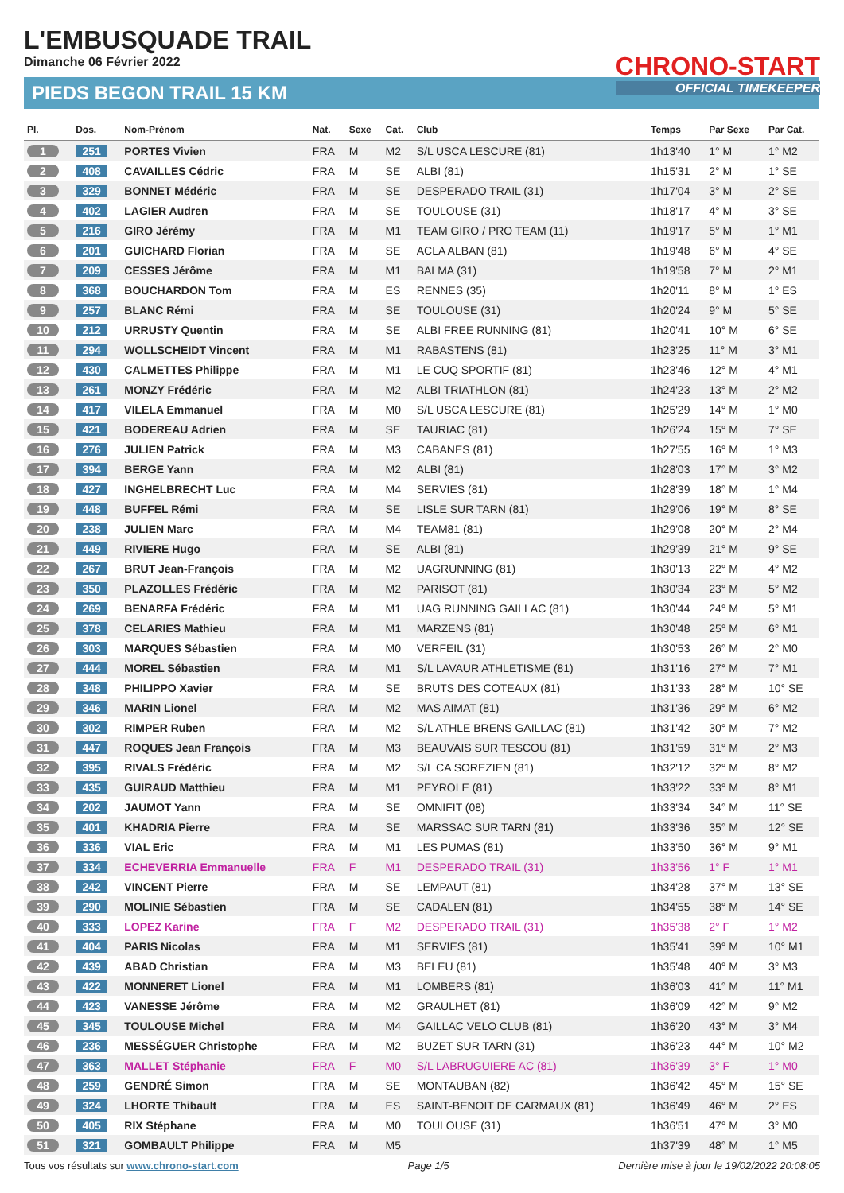L'EMBUSQUADE TRAIL
Dimanche 06 Février 2022
PIEDS BEGON TRAIL 15 KM
CHRONO-START
OFFICIAL TIMEKEEPER
| Pl. | Dos. | Nom-Prénom | Nat. | Sexe | Cat. | Club | Temps | Par Sexe | Par Cat. |
| --- | --- | --- | --- | --- | --- | --- | --- | --- | --- |
| 1 | 251 | PORTES Vivien | FRA | M | M2 | S/L USCA LESCURE (81) | 1h13'40 | 1° M | 1° M2 |
| 2 | 408 | CAVAILLES Cédric | FRA | M | SE | ALBI (81) | 1h15'31 | 2° M | 1° SE |
| 3 | 329 | BONNET Médéric | FRA | M | SE | DESPERADO TRAIL (31) | 1h17'04 | 3° M | 2° SE |
| 4 | 402 | LAGIER Audren | FRA | M | SE | TOULOUSE (31) | 1h18'17 | 4° M | 3° SE |
| 5 | 216 | GIRO Jérémy | FRA | M | M1 | TEAM GIRO / PRO TEAM (11) | 1h19'17 | 5° M | 1° M1 |
| 6 | 201 | GUICHARD Florian | FRA | M | SE | ACLA ALBAN (81) | 1h19'48 | 6° M | 4° SE |
| 7 | 209 | CESSES Jérôme | FRA | M | M1 | BALMA (31) | 1h19'58 | 7° M | 2° M1 |
| 8 | 368 | BOUCHARDON Tom | FRA | M | ES | RENNES (35) | 1h20'11 | 8° M | 1° ES |
| 9 | 257 | BLANC Rémi | FRA | M | SE | TOULOUSE (31) | 1h20'24 | 9° M | 5° SE |
| 10 | 212 | URRUSTY Quentin | FRA | M | SE | ALBI FREE RUNNING (81) | 1h20'41 | 10° M | 6° SE |
| 11 | 294 | WOLLSCHEIDT Vincent | FRA | M | M1 | RABASTENS (81) | 1h23'25 | 11° M | 3° M1 |
| 12 | 430 | CALMETTES Philippe | FRA | M | M1 | LE CUQ SPORTIF (81) | 1h23'46 | 12° M | 4° M1 |
| 13 | 261 | MONZY Frédéric | FRA | M | M2 | ALBI TRIATHLON (81) | 1h24'23 | 13° M | 2° M2 |
| 14 | 417 | VILELA Emmanuel | FRA | M | M0 | S/L USCA LESCURE (81) | 1h25'29 | 14° M | 1° M0 |
| 15 | 421 | BODEREAU Adrien | FRA | M | SE | TAURIAC (81) | 1h26'24 | 15° M | 7° SE |
| 16 | 276 | JULIEN Patrick | FRA | M | M3 | CABANES (81) | 1h27'55 | 16° M | 1° M3 |
| 17 | 394 | BERGE Yann | FRA | M | M2 | ALBI (81) | 1h28'03 | 17° M | 3° M2 |
| 18 | 427 | INGHELBRECHT Luc | FRA | M | M4 | SERVIES (81) | 1h28'39 | 18° M | 1° M4 |
| 19 | 448 | BUFFEL Rémi | FRA | M | SE | LISLE SUR TARN (81) | 1h29'06 | 19° M | 8° SE |
| 20 | 238 | JULIEN Marc | FRA | M | M4 | TEAM81 (81) | 1h29'08 | 20° M | 2° M4 |
| 21 | 449 | RIVIERE Hugo | FRA | M | SE | ALBI (81) | 1h29'39 | 21° M | 9° SE |
| 22 | 267 | BRUT Jean-François | FRA | M | M2 | UAGRUNNING (81) | 1h30'13 | 22° M | 4° M2 |
| 23 | 350 | PLAZOLLES Frédéric | FRA | M | M2 | PARISOT (81) | 1h30'34 | 23° M | 5° M2 |
| 24 | 269 | BENARFA Frédéric | FRA | M | M1 | UAG RUNNING GAILLAC (81) | 1h30'44 | 24° M | 5° M1 |
| 25 | 378 | CELARIES Mathieu | FRA | M | M1 | MARZENS (81) | 1h30'48 | 25° M | 6° M1 |
| 26 | 303 | MARQUES Sébastien | FRA | M | M0 | VERFEIL (31) | 1h30'53 | 26° M | 2° M0 |
| 27 | 444 | MOREL Sébastien | FRA | M | M1 | S/L LAVAUR ATHLETISME (81) | 1h31'16 | 27° M | 7° M1 |
| 28 | 348 | PHILIPPO Xavier | FRA | M | SE | BRUTS DES COTEAUX (81) | 1h31'33 | 28° M | 10° SE |
| 29 | 346 | MARIN Lionel | FRA | M | M2 | MAS AIMAT (81) | 1h31'36 | 29° M | 6° M2 |
| 30 | 302 | RIMPER Ruben | FRA | M | M2 | S/L ATHLE BRENS GAILLAC (81) | 1h31'42 | 30° M | 7° M2 |
| 31 | 447 | ROQUES Jean François | FRA | M | M3 | BEAUVAIS SUR TESCOU (81) | 1h31'59 | 31° M | 2° M3 |
| 32 | 395 | RIVALS Frédéric | FRA | M | M2 | S/L CA SOREZIEN (81) | 1h32'12 | 32° M | 8° M2 |
| 33 | 435 | GUIRAUD Matthieu | FRA | M | M1 | PEYROLE (81) | 1h33'22 | 33° M | 8° M1 |
| 34 | 202 | JAUMOT Yann | FRA | M | SE | OMNIFIT (08) | 1h33'34 | 34° M | 11° SE |
| 35 | 401 | KHADRIA Pierre | FRA | M | SE | MARSSAC SUR TARN (81) | 1h33'36 | 35° M | 12° SE |
| 36 | 336 | VIAL Eric | FRA | M | M1 | LES PUMAS (81) | 1h33'50 | 36° M | 9° M1 |
| 37 | 334 | ECHEVERRIA Emmanuelle | FRA | F | M1 | DESPERADO TRAIL (31) | 1h33'56 | 1° F | 1° M1 |
| 38 | 242 | VINCENT Pierre | FRA | M | SE | LEMPAUT (81) | 1h34'28 | 37° M | 13° SE |
| 39 | 290 | MOLINIE Sébastien | FRA | M | SE | CADALEN (81) | 1h34'55 | 38° M | 14° SE |
| 40 | 333 | LOPEZ Karine | FRA | F | M2 | DESPERADO TRAIL (31) | 1h35'38 | 2° F | 1° M2 |
| 41 | 404 | PARIS Nicolas | FRA | M | M1 | SERVIES (81) | 1h35'41 | 39° M | 10° M1 |
| 42 | 439 | ABAD Christian | FRA | M | M3 | BELEU (81) | 1h35'48 | 40° M | 3° M3 |
| 43 | 422 | MONNERET Lionel | FRA | M | M1 | LOMBERS (81) | 1h36'03 | 41° M | 11° M1 |
| 44 | 423 | VANESSE Jérôme | FRA | M | M2 | GRAULHET (81) | 1h36'09 | 42° M | 9° M2 |
| 45 | 345 | TOULOUSE Michel | FRA | M | M4 | GAILLAC VELO CLUB (81) | 1h36'20 | 43° M | 3° M4 |
| 46 | 236 | MESSÉGUER Christophe | FRA | M | M2 | BUZET SUR TARN (31) | 1h36'23 | 44° M | 10° M2 |
| 47 | 363 | MALLET Stéphanie | FRA | F | M0 | S/L LABRUGUIERE AC (81) | 1h36'39 | 3° F | 1° M0 |
| 48 | 259 | GENDRÉ Simon | FRA | M | SE | MONTAUBAN (82) | 1h36'42 | 45° M | 15° SE |
| 49 | 324 | LHORTE Thibault | FRA | M | ES | SAINT-BENOIT DE CARMAUX (81) | 1h36'49 | 46° M | 2° ES |
| 50 | 405 | RIX Stéphane | FRA | M | M0 | TOULOUSE (31) | 1h36'51 | 47° M | 3° M0 |
| 51 | 321 | GOMBAULT Philippe | FRA | M | M5 | | 1h37'39 | 48° M | 1° M5 |
Tous vos résultats sur www.chrono-start.com Page 1/5 Dernière mise à jour le 19/02/2022 20:08:05